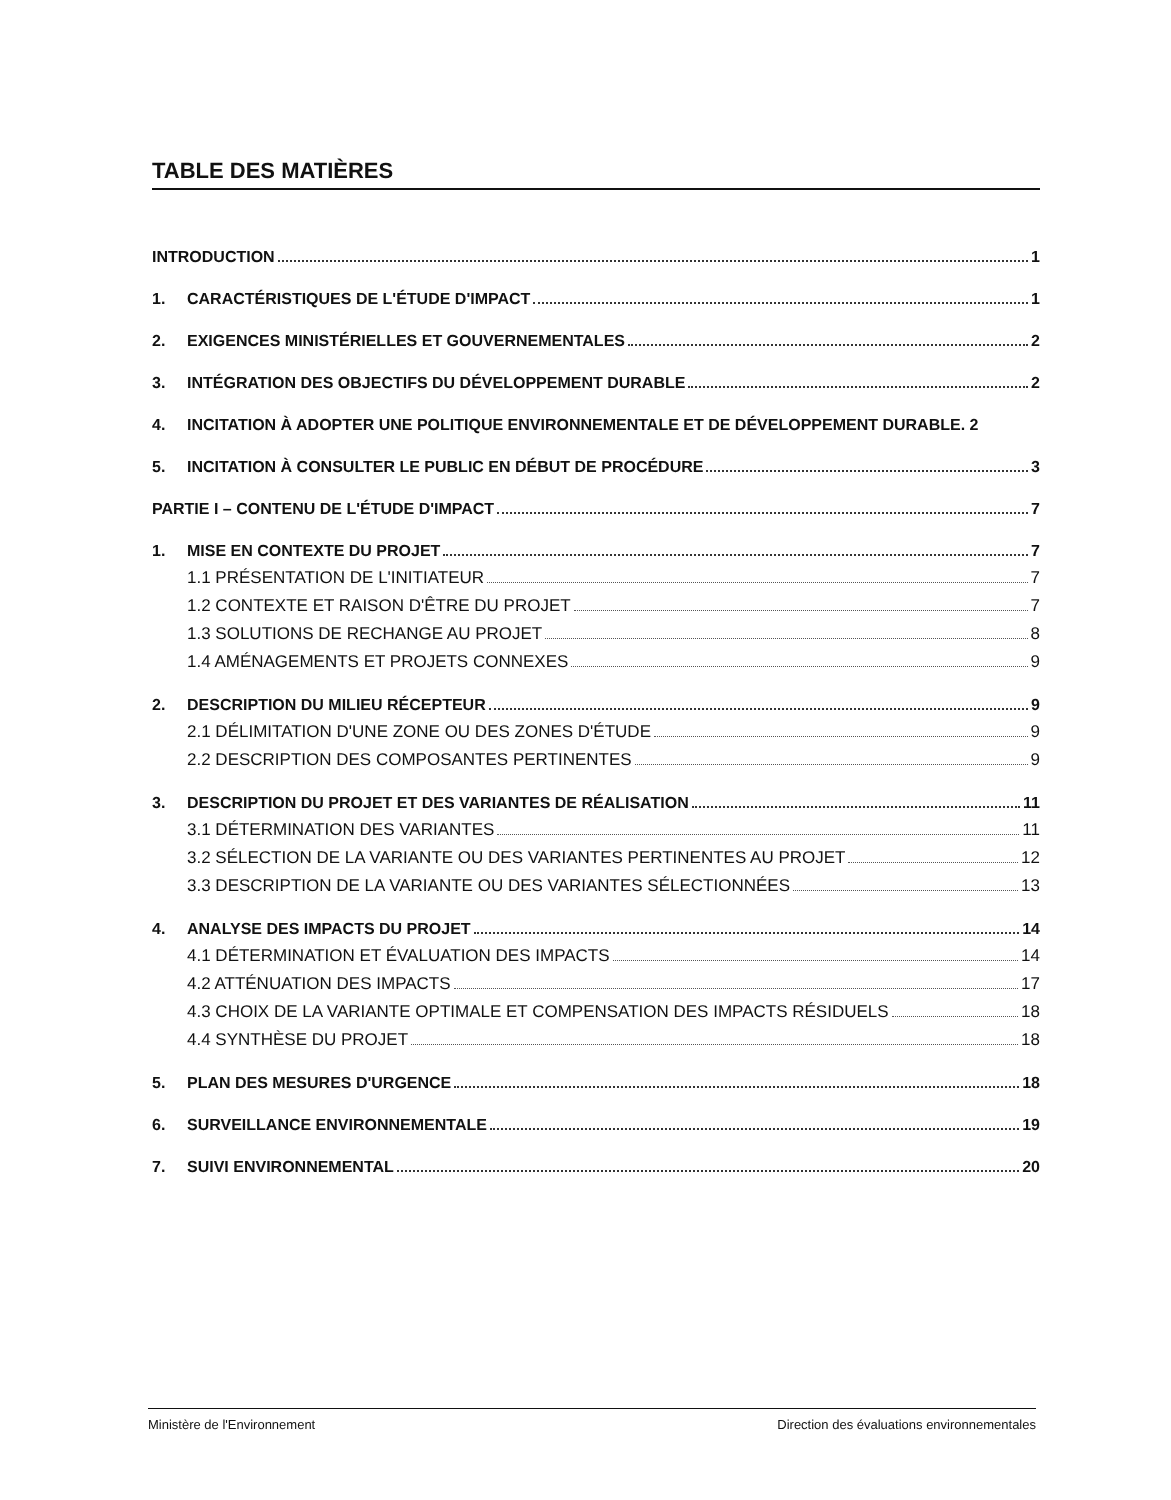TABLE DES MATIÈRES
INTRODUCTION 1
1. CARACTÉRISTIQUES DE L'ÉTUDE D'IMPACT 1
2. EXIGENCES MINISTÉRIELLES ET GOUVERNEMENTALES 2
3. INTÉGRATION DES OBJECTIFS DU DÉVELOPPEMENT DURABLE 2
4. INCITATION À ADOPTER UNE POLITIQUE ENVIRONNEMENTALE ET DE DÉVELOPPEMENT DURABLE. 2
5. INCITATION À CONSULTER LE PUBLIC EN DÉBUT DE PROCÉDURE 3
PARTIE I – CONTENU DE L'ÉTUDE D'IMPACT 7
1. MISE EN CONTEXTE DU PROJET 7
1.1 PRÉSENTATION DE L'INITIATEUR 7
1.2 CONTEXTE ET RAISON D'ÊTRE DU PROJET 7
1.3 SOLUTIONS DE RECHANGE AU PROJET 8
1.4 AMÉNAGEMENTS ET PROJETS CONNEXES 9
2. DESCRIPTION DU MILIEU RÉCEPTEUR 9
2.1 DÉLIMITATION D'UNE ZONE OU DES ZONES D'ÉTUDE 9
2.2 DESCRIPTION DES COMPOSANTES PERTINENTES 9
3. DESCRIPTION DU PROJET ET DES VARIANTES DE RÉALISATION 11
3.1 DÉTERMINATION DES VARIANTES 11
3.2 SÉLECTION DE LA VARIANTE OU DES VARIANTES PERTINENTES AU PROJET 12
3.3 DESCRIPTION DE LA VARIANTE OU DES VARIANTES SÉLECTIONNÉES 13
4. ANALYSE DES IMPACTS DU PROJET 14
4.1 DÉTERMINATION ET ÉVALUATION DES IMPACTS 14
4.2 ATTÉNUATION DES IMPACTS 17
4.3 CHOIX DE LA VARIANTE OPTIMALE ET COMPENSATION DES IMPACTS RÉSIDUELS 18
4.4 SYNTHÈSE DU PROJET 18
5. PLAN DES MESURES D'URGENCE 18
6. SURVEILLANCE ENVIRONNEMENTALE 19
7. SUIVI ENVIRONNEMENTAL 20
Ministère de l'Environnement Direction des évaluations environnementales